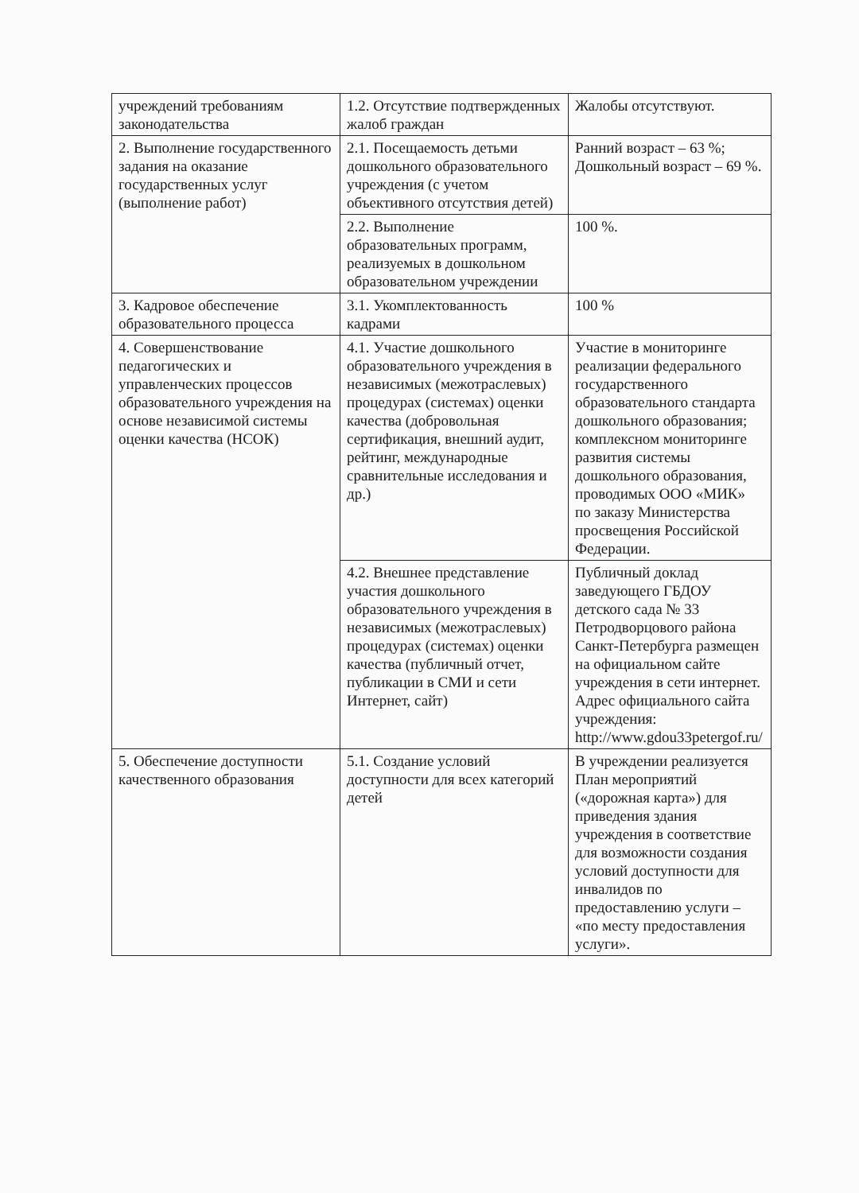| учреждений требованиям законодательства | 1.2. Отсутствие подтвержденных жалоб граждан | Жалобы отсутствуют. |
| 2. Выполнение государственного задания на оказание государственных услуг (выполнение работ) | 2.1. Посещаемость детьми дошкольного образовательного учреждения (с учетом объективного отсутствия детей) | Ранний возраст – 63 %; Дошкольный возраст – 69 %. |
| | 2.2. Выполнение образовательных программ, реализуемых в дошкольном образовательном учреждении | 100 %. |
| 3. Кадровое обеспечение образовательного процесса | 3.1. Укомплектованность кадрами | 100 % |
| 4. Совершенствование педагогических и управленческих процессов образовательного учреждения на основе независимой системы оценки качества (НСОК) | 4.1. Участие дошкольного образовательного учреждения в независимых (межотраслевых) процедурах (системах) оценки качества (добровольная сертификация, внешний аудит, рейтинг, международные сравнительные исследования и др.) | Участие в мониторинге реализации федерального государственного образовательного стандарта дошкольного образования; комплексном мониторинге развития системы дошкольного образования, проводимых ООО «МИК» по заказу Министерства просвещения Российской Федерации. |
| | 4.2. Внешнее представление участия дошкольного образовательного учреждения в независимых (межотраслевых) процедурах (системах) оценки качества (публичный отчет, публикации в СМИ и сети Интернет, сайт) | Публичный доклад заведующего ГБДОУ детского сада № 33 Петродворцового района Санкт-Петербурга размещен на официальном сайте учреждения в сети интернет. Адрес официального сайта учреждения: http://www.gdou33petergof.ru/ |
| 5. Обеспечение доступности качественного образования | 5.1. Создание условий доступности для всех категорий детей | В учреждении реализуется План мероприятий («дорожная карта») для приведения здания учреждения в соответствие для возможности создания условий доступности для инвалидов по предоставлению услуги – «по месту предоставления услуги». |